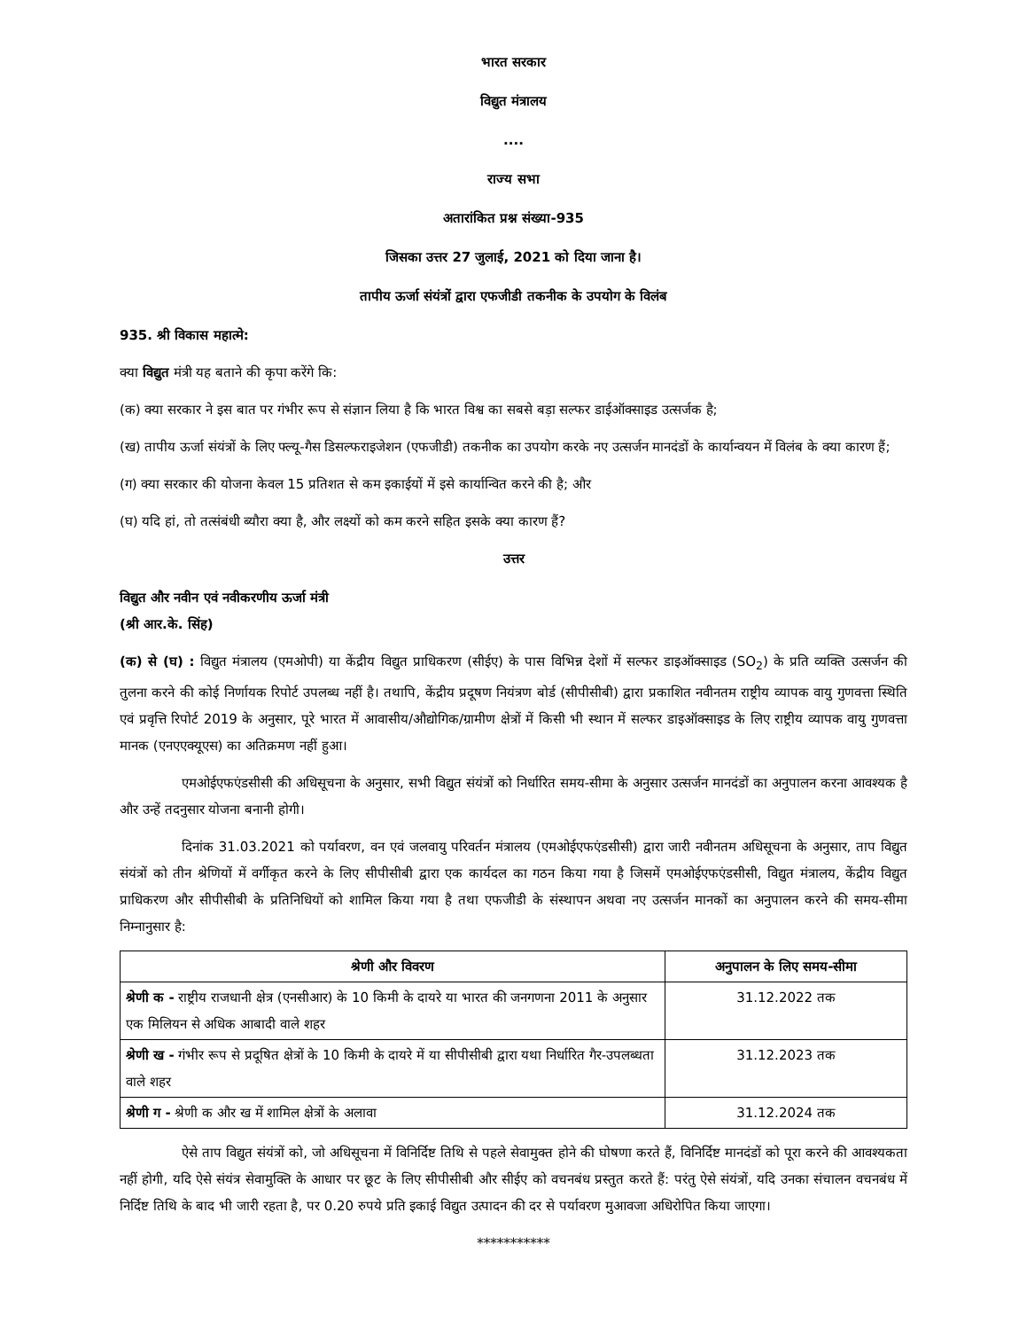भारत सरकार
विद्युत मंत्रालय
....
राज्य सभा
अतारांकित प्रश्न संख्या-935
जिसका उत्तर 27 जुलाई, 2021 को दिया जाना है।
तापीय ऊर्जा संयंत्रों द्वारा एफजीडी तकनीक के उपयोग के विलंब
935. श्री विकास महात्मे:
क्या विद्युत मंत्री यह बताने की कृपा करेंगे कि:
(क) क्या सरकार ने इस बात पर गंभीर रूप से संज्ञान लिया है कि भारत विश्व का सबसे बड़ा सल्फर डाईऑक्साइड उत्सर्जक है;
(ख) तापीय ऊर्जा संयंत्रों के लिए फ्ल्यू-गैस डिसल्फराइजेशन (एफजीडी) तकनीक का उपयोग करके नए उत्सर्जन मानदंडों के कार्यान्वयन में विलंब के क्या कारण हैं;
(ग) क्या सरकार की योजना केवल 15 प्रतिशत से कम इकाईयों में इसे कार्यान्वित करने की है; और
(घ) यदि हां, तो तत्संबंधी ब्यौरा क्या है, और लक्ष्यों को कम करने सहित इसके क्या कारण हैं?
उत्तर
विद्युत और नवीन एवं नवीकरणीय ऊर्जा मंत्री
(श्री आर.के. सिंह)
(क) से (घ) : विद्युत मंत्रालय (एमओपी) या केंद्रीय विद्युत प्राधिकरण (सीईए) के पास विभिन्न देशों में सल्फर डाइऑक्साइड (SO<sub>2</sub>) के प्रति व्यक्ति उत्सर्जन की तुलना करने की कोई निर्णायक रिपोर्ट उपलब्ध नहीं है। तथापि, केंद्रीय प्रदूषण नियंत्रण बोर्ड (सीपीसीबी) द्वारा प्रकाशित नवीनतम राष्ट्रीय व्यापक वायु गुणवत्ता स्थिति एवं प्रवृत्ति रिपोर्ट 2019 के अनुसार, पूरे भारत में आवासीय/औद्योगिक/ग्रामीण क्षेत्रों में किसी भी स्थान में सल्फर डाइऑक्साइड के लिए राष्ट्रीय व्यापक वायु गुणवत्ता मानक (एनएएक्यूएस) का अतिक्रमण नहीं हुआ।
एमओईएफएंडसीसी की अधिसूचना के अनुसार, सभी विद्युत संयंत्रों को निर्धारित समय-सीमा के अनुसार उत्सर्जन मानदंडों का अनुपालन करना आवश्यक है और उन्हें तदनुसार योजना बनानी होगी।
दिनांक 31.03.2021 को पर्यावरण, वन एवं जलवायु परिवर्तन मंत्रालय (एमओईएफएंडसीसी) द्वारा जारी नवीनतम अधिसूचना के अनुसार, ताप विद्युत संयंत्रों को तीन श्रेणियों में वर्गीकृत करने के लिए सीपीसीबी द्वारा एक कार्यदल का गठन किया गया है जिसमें एमओईएफएंडसीसी, विद्युत मंत्रालय, केंद्रीय विद्युत प्राधिकरण और सीपीसीबी के प्रतिनिधियों को शामिल किया गया है तथा एफजीडी के संस्थापन अथवा नए उत्सर्जन मानकों का अनुपालन करने की समय-सीमा निम्नानुसार है:
| श्रेणी और विवरण | अनुपालन के लिए समय-सीमा |
| --- | --- |
| श्रेणी क - राष्ट्रीय राजधानी क्षेत्र (एनसीआर) के 10 किमी के दायरे या भारत की जनगणना 2011 के अनुसार एक मिलियन से अधिक आबादी वाले शहर | 31.12.2022 तक |
| श्रेणी ख - गंभीर रूप से प्रदूषित क्षेत्रों के 10 किमी के दायरे में या सीपीसीबी द्वारा यथा निर्धारित गैर-उपलब्धता वाले शहर | 31.12.2023 तक |
| श्रेणी ग - श्रेणी क और ख में शामिल क्षेत्रों के अलावा | 31.12.2024 तक |
ऐसे ताप विद्युत संयंत्रों को, जो अधिसूचना में विनिर्दिष्ट तिथि से पहले सेवामुक्त होने की घोषणा करते हैं, विनिर्दिष्ट मानदंडों को पूरा करने की आवश्यकता नहीं होगी, यदि ऐसे संयंत्र सेवामुक्ति के आधार पर छूट के लिए सीपीसीबी और सीईए को वचनबंध प्रस्तुत करते हैं: परंतु ऐसे संयंत्रों, यदि उनका संचालन वचनबंध में निर्दिष्ट तिथि के बाद भी जारी रहता है, पर 0.20 रुपये प्रति इकाई विद्युत उत्पादन की दर से पर्यावरण मुआवजा अधिरोपित किया जाएगा।
***********